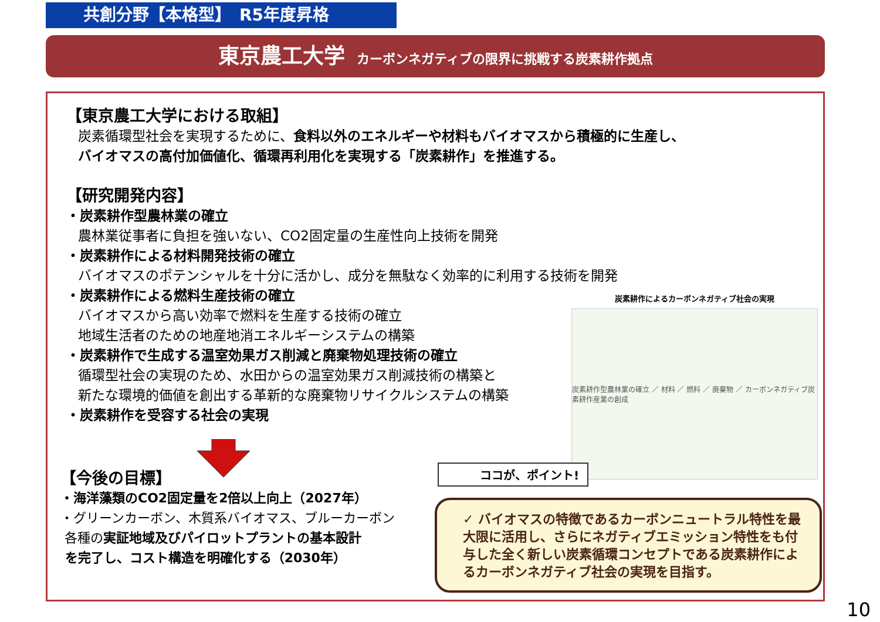共創分野【本格型】　R5年度昇格
東京農工大学 カーボンネガティブの限界に挑戦する炭素耕作拠点
【東京農工大学における取組】
炭素循環型社会を実現するために、食料以外のエネルギーや材料もバイオマスから積極的に生産し、
バイオマスの高付加価値化、循環再利用化を実現する「炭素耕作」を推進する。
【研究開発内容】
・炭素耕作型農林業の確立
農林業従事者に負担を強いない、CO2固定量の生産性向上技術を開発
・炭素耕作による材料開発技術の確立
バイオマスのポテンシャルを十分に活かし、成分を無駄なく効率的に利用する技術を開発
・炭素耕作による燃料生産技術の確立
バイオマスから高い効率で燃料を生産する技術の確立
地域生活者のための地産地消エネルギーシステムの構築
・炭素耕作で生成する温室効果ガス削減と廃棄物処理技術の確立
循環型社会の実現のため、水田からの温室効果ガス削減技術の構築と
新たな環境的価値を創出する革新的な廃棄物リサイクルシステムの構築
・炭素耕作を受容する社会の実現
炭素耕作によるカーボンネガティブ社会の実現
炭素耕作型農林業の確立 ／ 材料 ／ 燃料 ／ 廃棄物 ／ カーボンネガティブ炭素耕作産業の創成
【今後の目標】
・海洋藻類のCO2固定量を2倍以上向上（2027年）
・グリーンカーボン、木質系バイオマス、ブルーカーボン
各種の実証地域及びパイロットプラントの基本設計
を完了し、コスト構造を明確化する（2030年）
ココが、ポイント!
✓ バイオマスの特徴であるカーボンニュートラル特性を最大限に活用し、さらにネガティブエミッション特性をも付与した全く新しい炭素循環コンセプトである炭素耕作によるカーボンネガティブ社会の実現を目指す。
10